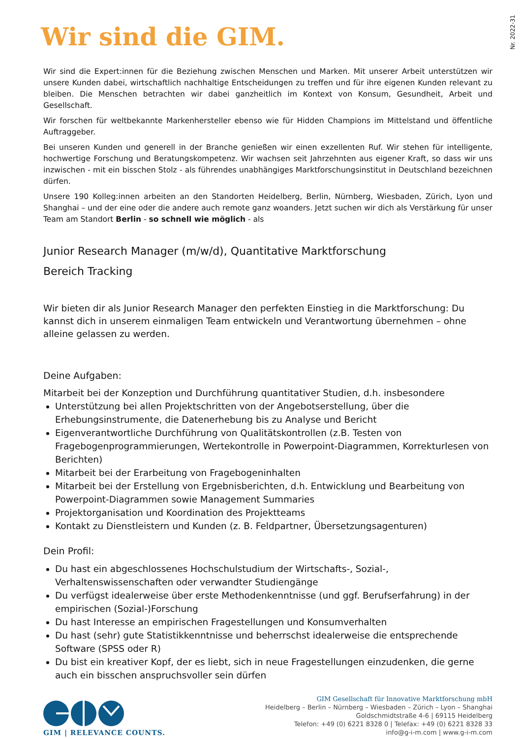Nr. 2022-31
Wir sind die GIM.
Wir sind die Expert:innen für die Beziehung zwischen Menschen und Marken. Mit unserer Arbeit unterstützen wir unsere Kunden dabei, wirtschaftlich nachhaltige Entscheidungen zu treffen und für ihre eigenen Kunden relevant zu bleiben. Die Menschen betrachten wir dabei ganzheitlich im Kontext von Konsum, Gesundheit, Arbeit und Gesellschaft.
Wir forschen für weltbekannte Markenhersteller ebenso wie für Hidden Champions im Mittelstand und öffentliche Auftraggeber.
Bei unseren Kunden und generell in der Branche genießen wir einen exzellenten Ruf. Wir stehen für intelligente, hochwertige Forschung und Beratungskompetenz. Wir wachsen seit Jahrzehnten aus eigener Kraft, so dass wir uns inzwischen - mit ein bisschen Stolz - als führendes unabhängiges Marktforschungsinstitut in Deutschland bezeichnen dürfen.
Unsere 190 Kolleg:innen arbeiten an den Standorten Heidelberg, Berlin, Nürnberg, Wiesbaden, Zürich, Lyon und Shanghai – und der eine oder die andere auch remote ganz woanders. Jetzt suchen wir dich als Verstärkung für unser Team am Standort Berlin - so schnell wie möglich - als
Junior Research Manager (m/w/d), Quantitative Marktforschung
Bereich Tracking
Wir bieten dir als Junior Research Manager den perfekten Einstieg in die Marktforschung: Du kannst dich in unserem einmaligen Team entwickeln und Verantwortung übernehmen – ohne alleine gelassen zu werden.
Deine Aufgaben:
Mitarbeit bei der Konzeption und Durchführung quantitativer Studien, d.h. insbesondere
Unterstützung bei allen Projektschritten von der Angebotserstellung, über die Erhebungsinstrumente, die Datenerhebung bis zu Analyse und Bericht
Eigenverantwortliche Durchführung von Qualitätskontrollen (z.B. Testen von Fragebogenprogrammierungen, Wertekontrolle in Powerpoint-Diagrammen, Korrekturlesen von Berichten)
Mitarbeit bei der Erarbeitung von Fragebogeninhalten
Mitarbeit bei der Erstellung von Ergebnisberichten, d.h. Entwicklung und Bearbeitung von Powerpoint-Diagrammen sowie Management Summaries
Projektorganisation und Koordination des Projektteams
Kontakt zu Dienstleistern und Kunden (z. B. Feldpartner, Übersetzungsagenturen)
Dein Profil:
Du hast ein abgeschlossenes Hochschulstudium der Wirtschafts-, Sozial-, Verhaltenswissenschaften oder verwandter Studiengänge
Du verfügst idealerweise über erste Methodenkenntnisse (und ggf. Berufserfahrung) in der empirischen (Sozial-)Forschung
Du hast Interesse an empirischen Fragestellungen und Konsumverhalten
Du hast (sehr) gute Statistikkenntnisse und beherrschst idealerweise die entsprechende Software (SPSS oder R)
Du bist ein kreativer Kopf, der es liebt, sich in neue Fragestellungen einzudenken, die gerne auch ein bisschen anspruchsvoller sein dürfen
GIM | RELEVANCE COUNTS.
GIM Gesellschaft für Innovative Marktforschung mbH
Heidelberg – Berlin – Nürnberg – Wiesbaden – Zürich – Lyon – Shanghai
Goldschmidtstraße 4-6 | 69115 Heidelberg
Telefon: +49 (0) 6221 8328 0 | Telefax: +49 (0) 6221 8328 33
info@g-i-m.com | www.g-i-m.com